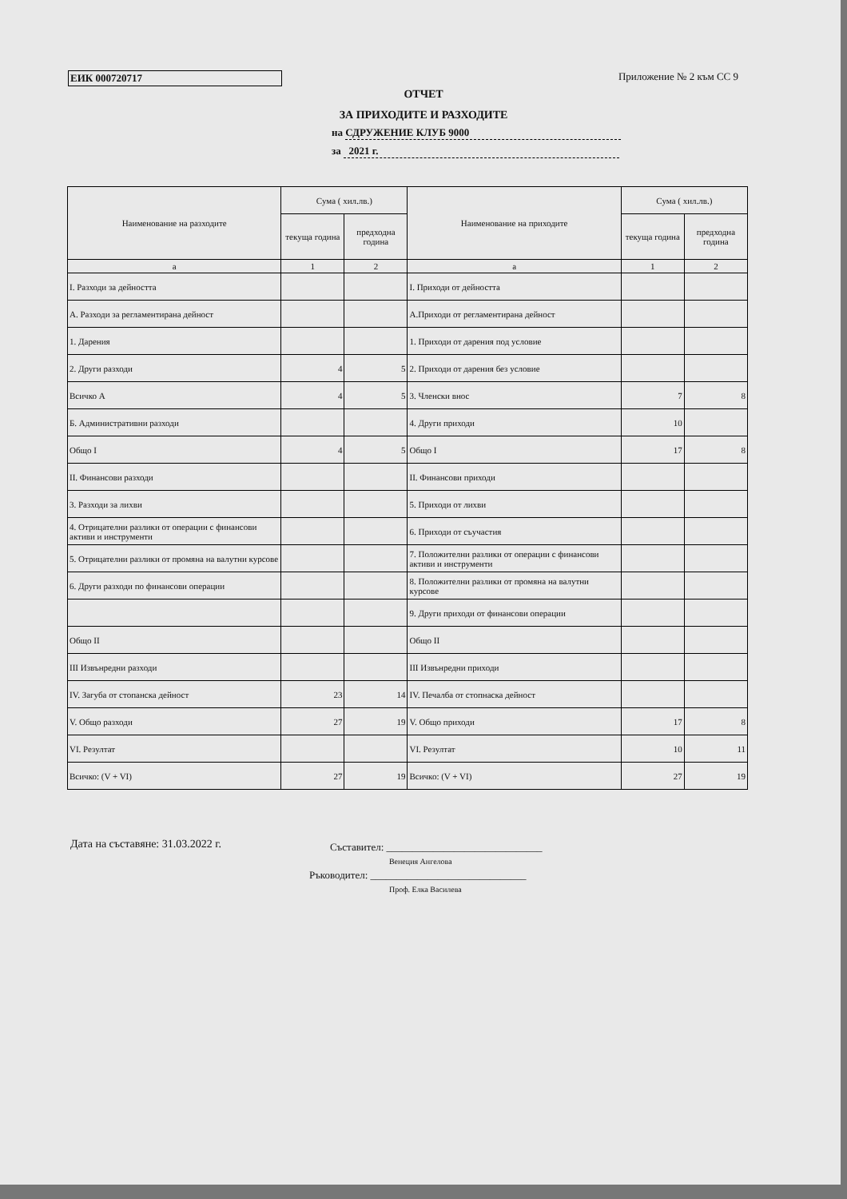ЕИК 000720717 Приложение № 2 към СС 9
ОТЧЕТ
ЗА ПРИХОДИТЕ И РАЗХОДИТЕ
на СДРУЖЕНИЕ КЛУБ 9000
за 2021 г.
| Наименование на разходите | Сума ( хил.лв.) | | Наименование на приходите | Сума ( хил.лв.) | |
| --- | --- | --- | --- | --- | --- |
| | текуща година | предходна година | | текуща година | предходна година |
| а | 1 | 2 | а | 1 | 2 |
| I. Разходи за дейността | | | I. Приходи от дейността | | |
| А. Разходи за регламентирана дейност | | | А.Приходи от регламентирана дейност | | |
| 1. Дарения | | | 1. Приходи от дарения под условие | | |
| 2. Други разходи | 4 | 5 | 2. Приходи от дарения без условие | | |
| Всичко А | 4 | 5 | 3. Членски внос | 7 | 8 |
| Б. Административни разходи | | | 4. Други приходи | 10 | |
| Общо I | 4 | 5 | Общо I | 17 | 8 |
| II. Финансови разходи | | | II. Финансови приходи | | |
| 3. Разходи за лихви | | | 5. Приходи от лихви | | |
| 4. Отрицателни разлики от операции с финансови активи и инструменти | | | 6. Приходи от съучастия | | |
| 5. Отрицателни разлики от промяна на валутни курсове | | | 7. Положителни разлики от операции с финансови активи и инструменти | | |
| 6. Други разходи по финансови операции | | | 8. Положителни разлики от промяна на валутни курсове | | |
| | | | 9. Други приходи от финансови операции | | |
| Общо II | | | Общо II | | |
| III Извънредни разходи | | | III Извънредни приходи | | |
| IV. Загуба от стопанска дейност | 23 | 14 | IV. Печалба от стопнаска дейност | | |
| V. Общо разходи | 27 | 19 | V. Общо приходи | 17 | 8 |
| VI. Резултат | | | VI. Резултат | 10 | 11 |
| Всичко: (V + VI) | 27 | 19 | Всичко: (V + VI) | 27 | 19 |
Дата на съставяне: 31.03.2022 г.
Съставител: ______________________________
Венеция Ангелова
Ръководител: ______________________________
Проф. Елка Василева